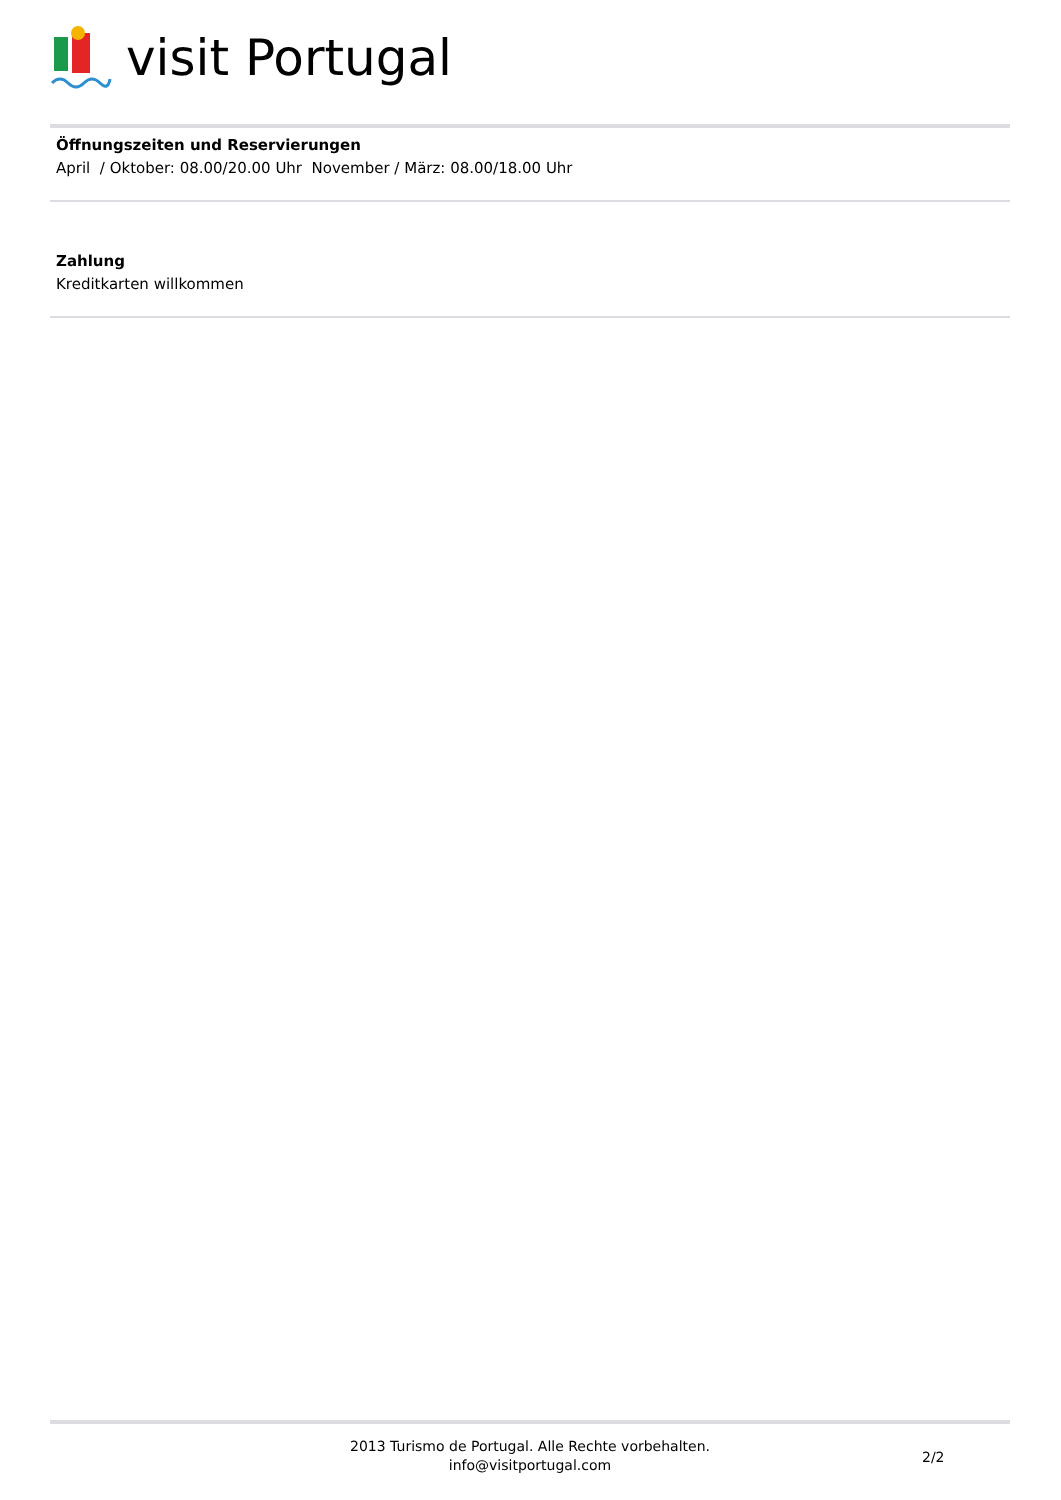visit Portugal
Öffnungszeiten und Reservierungen
April / Oktober: 08.00/20.00 Uhr November / März: 08.00/18.00 Uhr
Zahlung
Kreditkarten willkommen
2013 Turismo de Portugal. Alle Rechte vorbehalten.
info@visitportugal.com
2/2